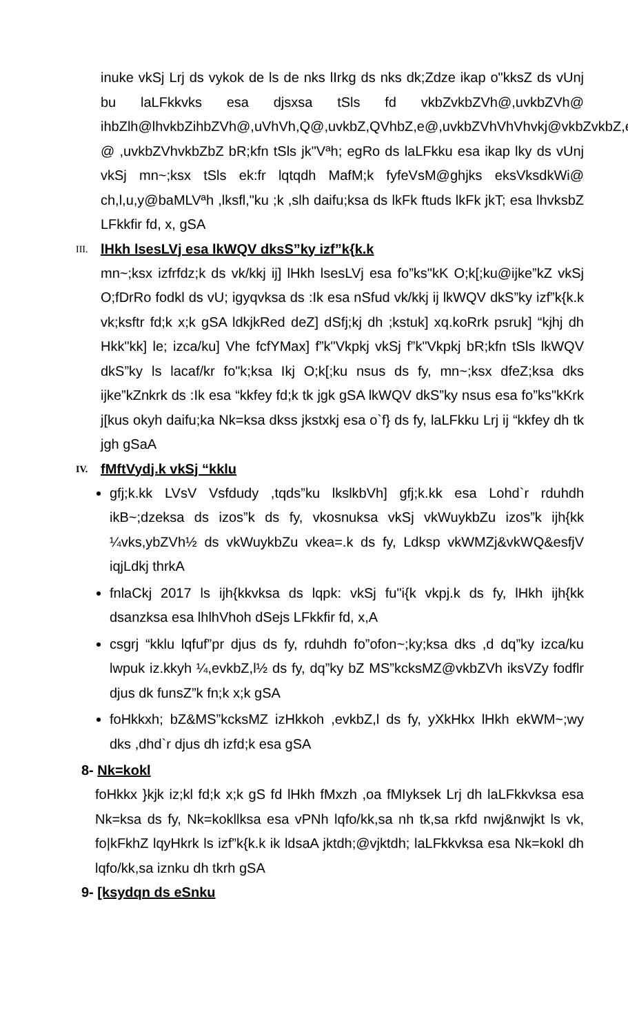inuke vkSj Lrj ds vykok de ls de nks lIrkg ds nks dk;Zdze ikap o"kksZ ds vUnj bu laLFkkvks esa djsxsa tSls fd vkbZvkbZVh@,uvkbZVh@ ihbZlh@lhvkbZihbZVh@,uVhVh,Q@,uvkbZ,QVhbZ,e@,uvkbZVhVhVhvkj@vkbZvkbZ,e @ ,uvkbZVhvkbZbZ bR;kfn tSls jk"Vªh; egRo ds laLFkku esa ikap lky ds vUnj vkSj mn~;ksx tSls ek:fr lqtqdh MafM;k fyfeVsM@ghjks eksVksdkWi@ ch,l,u,y@baMLVªh ,lksfl,"ku ;k ,slh daifu;ksa ds lkFk ftuds lkFk jkT; esa lhvksbZ LFkkfir fd, x, gSA
III. lHkh lsesLVj esa lkWQV dksS”ky izf”k{k.k
mn~;ksx izfrfdz;k ds vk/kkj ij] lHkh lsesLVj esa fo”ks"kK O;k[;ku@ijke”kZ vkSj O;fDrRo fodkl ds vU; igyqvksa ds :Ik esa nSfud vk/kkj ij lkWQV dkS”ky izf”k{k.k vk;ksftr fd;k x;k gSA ldkjkRed deZ] dSfj;kj dh ;kstuk] xq.koRrk psruk] “kjhj dh Hkk"kk] le; izca/ku] Vhe fcfYMax] f”k"Vkpkj vkSj f”k"Vkpkj bR;kfn tSls lkWQV dkS”ky ls lacaf/kr fo"k;ksa Ikj O;k[;ku nsus ds fy, mn~;ksx dfeZ;ksa dks ijke”kZnkrk ds :Ik esa “kkfey fd;k tk jgk gSA lkWQV dkS”ky nsus esa fo”ks"kKrk j[kus okyh daifu;ka Nk=ksa dkss jkstxkj esa o`f} ds fy, laLFkku Lrj ij “kkfey dh tk jgh gSaA
IV. fMftVydj.k vkSj “kklu
gfj;k.kk LVsV Vsfdudy ,tqds”ku lkslkbVh] gfj;k.kk esa Lohd`r rduhdh ikB~;dzeksa ds izos”k ds fy, vkosnuksa vkSj vkWuykbZu izos”k ijh{kk ¼vks,ybZVh½ ds vkWuykbZu vkea=.k ds fy, Ldksp vkWMZj&vkWQ&esfjV iqjLdkj thrkA
fnlaCkj 2017 ls ijh{kkvksa ds lqpk: vkSj fu"i{k vkpj.k ds fy, lHkh ijh{kk dsanzksa esa lhlhVhoh dSejs LFkkfir fd, x,A
csgrj “kklu lqfuf”pr djus ds fy, rduhdh fo”ofon~;ky;ksa dks ,d dq”ky izca/ku lwpuk iz.kkyh ¼,evkbZ,l½ ds fy, dq”ky bZ MS”kcksMZ@vkbZVh iksVZy fodflr djus dk funsZ”k fn;k x;k gSA
foHkkxh; bZ&MS”kcksMZ izHkkoh ,evkbZ,l ds fy, yXkHkx lHkh ekWM~;wy dks ,dhd`r djus dh izfd;k esa gSA
8- Nk=kokl
foHkkx }kjk iz;kl fd;k x;k gS fd lHkh fMxzh ,oa fMIyksek Lrj dh laLFkkvksa esa Nk=ksa ds fy, Nk=kokllksa esa vPNh lqfo/kk,sa nh tk,sa rkfd nwj&nwjkt ls vk, fo|kFkhZ lqyHkrk ls izf”k{k.k ik ldsaA jktdh;@vjktdh; laLFkkvksa esa Nk=kokl dh lqfo/kk,sa iznku dh tkrh gSA
9- [ksydqn ds eSnku